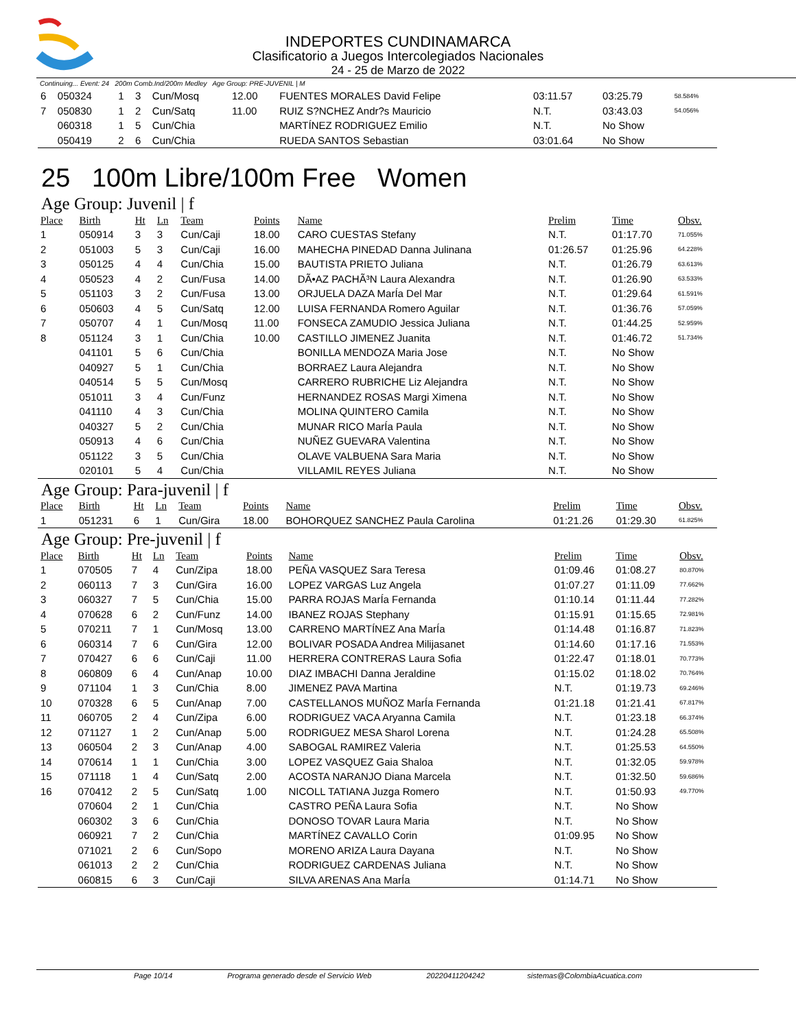INDEPORTES CUNDINAMARCA
Clasificatorio a Juegos Intercolegiados Nacionales
24 - 25 de Marzo de 2022
Continuing... Event: 24 200m Comb.Ind/200m Medley Age Group: PRE-JUVENIL | M
| 6 | 050324 | 1 | 3 | Cun/Mosq | 12.00 | FUENTES MORALES David Felipe | 03:11.57 | 03:25.79 | 58.584% |
| 7 | 050830 | 1 | 2 | Cun/Satq | 11.00 | RUIZ S?NCHEZ Andr?s Mauricio | N.T. | 03:43.03 | 54.056% |
| | 060318 | 1 | 5 | Cun/Chia | | MARTÍNEZ RODRIGUEZ Emilio | N.T. | No Show | |
| | 050419 | 2 | 6 | Cun/Chia | | RUEDA SANTOS Sebastian | 03:01.64 | No Show | |
25 100m Libre/100m Free Women
Age Group: Juvenil | f
| Place | Birth | Ht | Ln | Team | Points | Name | Prelim | Time | Obsv. |
| --- | --- | --- | --- | --- | --- | --- | --- | --- | --- |
| 1 | 050914 | 3 | 3 | Cun/Caji | 18.00 | CARO CUESTAS Stefany | N.T. | 01:17.70 | 71.055% |
| 2 | 051003 | 5 | 3 | Cun/Caji | 16.00 | MAHECHA PINEDAD Danna Julinana | 01:26.57 | 01:25.96 | 64.228% |
| 3 | 050125 | 4 | 4 | Cun/Chia | 15.00 | BAUTISTA PRIETO Juliana | N.T. | 01:26.79 | 63.613% |
| 4 | 050523 | 4 | 2 | Cun/Fusa | 14.00 | DÃ•AZ PACHÃ³N Laura Alexandra | N.T. | 01:26.90 | 63.533% |
| 5 | 051103 | 3 | 2 | Cun/Fusa | 13.00 | ORJUELA DAZA MarÍa Del Mar | N.T. | 01:29.64 | 61.591% |
| 6 | 050603 | 4 | 5 | Cun/Satq | 12.00 | LUISA FERNANDA Romero Aguilar | N.T. | 01:36.76 | 57.059% |
| 7 | 050707 | 4 | 1 | Cun/Mosq | 11.00 | FONSECA ZAMUDIO Jessica Juliana | N.T. | 01:44.25 | 52.959% |
| 8 | 051124 | 3 | 1 | Cun/Chia | 10.00 | CASTILLO JIMENEZ Juanita | N.T. | 01:46.72 | 51.734% |
| | 041101 | 5 | 6 | Cun/Chia | | BONILLA MENDOZA Maria Jose | N.T. | No Show | |
| | 040927 | 5 | 1 | Cun/Chia | | BORRAEZ Laura Alejandra | N.T. | No Show | |
| | 040514 | 5 | 5 | Cun/Mosq | | CARRERO RUBRICHE Liz Alejandra | N.T. | No Show | |
| | 051011 | 3 | 4 | Cun/Funz | | HERNANDEZ ROSAS Margi Ximena | N.T. | No Show | |
| | 041110 | 4 | 3 | Cun/Chia | | MOLINA QUINTERO Camila | N.T. | No Show | |
| | 040327 | 5 | 2 | Cun/Chia | | MUNAR RICO MarÍa Paula | N.T. | No Show | |
| | 050913 | 4 | 6 | Cun/Chia | | NUÑEZ GUEVARA Valentina | N.T. | No Show | |
| | 051122 | 3 | 5 | Cun/Chia | | OLAVE VALBUENA Sara Maria | N.T. | No Show | |
| | 020101 | 5 | 4 | Cun/Chia | | VILLAMIL REYES Juliana | N.T. | No Show | |
Age Group: Para-juvenil | f
| Place | Birth | Ht | Ln | Team | Points | Name | Prelim | Time | Obsv. |
| --- | --- | --- | --- | --- | --- | --- | --- | --- | --- |
| 1 | 051231 | 6 | 1 | Cun/Gira | 18.00 | BOHORQUEZ SANCHEZ Paula Carolina | 01:21.26 | 01:29.30 | 61.825% |
Age Group: Pre-juvenil | f
| Place | Birth | Ht | Ln | Team | Points | Name | Prelim | Time | Obsv. |
| --- | --- | --- | --- | --- | --- | --- | --- | --- | --- |
| 1 | 070505 | 7 | 4 | Cun/Zipa | 18.00 | PEÑA VASQUEZ Sara Teresa | 01:09.46 | 01:08.27 | 80.870% |
| 2 | 060113 | 7 | 3 | Cun/Gira | 16.00 | LOPEZ VARGAS Luz Angela | 01:07.27 | 01:11.09 | 77.662% |
| 3 | 060327 | 7 | 5 | Cun/Chia | 15.00 | PARRA ROJAS MarÍa Fernanda | 01:10.14 | 01:11.44 | 77.282% |
| 4 | 070628 | 6 | 2 | Cun/Funz | 14.00 | IBANEZ ROJAS Stephany | 01:15.91 | 01:15.65 | 72.981% |
| 5 | 070211 | 7 | 1 | Cun/Mosq | 13.00 | CARRENO MARTÍNEZ Ana MarÍa | 01:14.48 | 01:16.87 | 71.823% |
| 6 | 060314 | 7 | 6 | Cun/Gira | 12.00 | BOLIVAR POSADA Andrea Milijasanet | 01:14.60 | 01:17.16 | 71.553% |
| 7 | 070427 | 6 | 6 | Cun/Caji | 11.00 | HERRERA CONTRERAS Laura Sofia | 01:22.47 | 01:18.01 | 70.773% |
| 8 | 060809 | 6 | 4 | Cun/Anap | 10.00 | DIAZ IMBACHI Danna Jeraldine | 01:15.02 | 01:18.02 | 70.764% |
| 9 | 071104 | 1 | 3 | Cun/Chia | 8.00 | JIMENEZ PAVA Martina | N.T. | 01:19.73 | 69.246% |
| 10 | 070328 | 6 | 5 | Cun/Anap | 7.00 | CASTELLANOS MUÑOZ MarÍa Fernanda | 01:21.18 | 01:21.41 | 67.817% |
| 11 | 060705 | 2 | 4 | Cun/Zipa | 6.00 | RODRIGUEZ VACA Aryanna Camila | N.T. | 01:23.18 | 66.374% |
| 12 | 071127 | 1 | 2 | Cun/Anap | 5.00 | RODRIGUEZ MESA Sharol Lorena | N.T. | 01:24.28 | 65.508% |
| 13 | 060504 | 2 | 3 | Cun/Anap | 4.00 | SABOGAL RAMIREZ Valeria | N.T. | 01:25.53 | 64.550% |
| 14 | 070614 | 1 | 1 | Cun/Chia | 3.00 | LOPEZ VASQUEZ Gaia Shaloa | N.T. | 01:32.05 | 59.978% |
| 15 | 071118 | 1 | 4 | Cun/Satq | 2.00 | ACOSTA NARANJO Diana Marcela | N.T. | 01:32.50 | 59.686% |
| 16 | 070412 | 2 | 5 | Cun/Satq | 1.00 | NICOLL TATIANA Juzga Romero | N.T. | 01:50.93 | 49.770% |
| | 070604 | 2 | 1 | Cun/Chia | | CASTRO PEÑA Laura Sofia | N.T. | No Show | |
| | 060302 | 3 | 6 | Cun/Chia | | DONOSO TOVAR Laura Maria | N.T. | No Show | |
| | 060921 | 7 | 2 | Cun/Chia | | MARTÍNEZ CAVALLO Corin | 01:09.95 | No Show | |
| | 071021 | 2 | 6 | Cun/Sopo | | MORENO ARIZA Laura Dayana | N.T. | No Show | |
| | 061013 | 2 | 2 | Cun/Chia | | RODRIGUEZ CARDENAS Juliana | N.T. | No Show | |
| | 060815 | 6 | 3 | Cun/Caji | | SILVA ARENAS Ana MarÍa | 01:14.71 | No Show | |
Page 10/14 Programa generado desde el Servicio Web 20220411204242 sistemas@ColombiaAcuatica.com